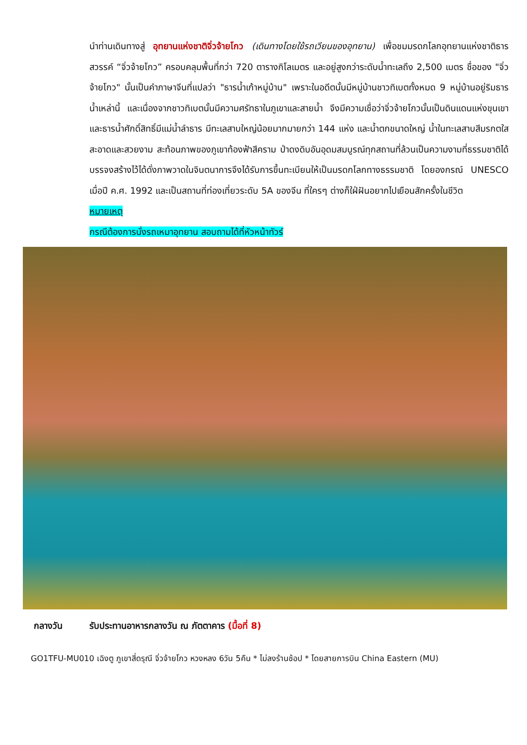นำท่านเดินทางสู่ อุทยานแห่งชาติจิ่วจ้ายโกว (เดินทางโดยใช้รถเวียนของอุทยาน) เพื่อชมมรดกโลกอุทยานแห่งชาติธารสวรรค์ “จิ่วจ้ายโกว” ครอบคลุมพื้นที่กว่า 720 ตารางกิโลเมตร และอยู่สูงกว่าระดับน้ำทะเลถึง 2,500 เมตร ชื่อของ "จิ่วจ้ายโกว" นั้นเป็นคำภาษาจีนที่แปลว่า "ธารน้ำเก้าหมู่บ้าน" เพราะในอดีตนั้นมีหมู่บ้านชาวทิเบตทั้งหมด 9 หมู่บ้านอยู่ริมธารน้ำเหล่านี้ และเนื่องจากชาวทิเบตนั้นมีความศรัทธาในภูเขาและสายน้ำ จึงมีความเชื่อว่าจิ่วจ้ายโกวนั้นเป็นดินแดนแห่งขุนเขาและธารน้ำศักดิ์สิทธิ์มีแม่น้ำลำธาร มีทะเลสาบใหญ่น้อยมากมายกว่า 144 แห่ง และน้ำตกขนาดใหญ่ น้ำในทะเลสาบสีมรกตใสสะอาดและสวยงาม สะท้อนภาพของภูเขาท้องฟ้าสีคราม ป่าดงดิบอันอุดมสมบูรณ์ทุกสถานที่ล้วนเป็นความงามที่ธรรมชาติได้บรรจงสร้างไว้ได้ดั่งภาพวาดในจินตนาการจึงได้รับการขึ้นทะเบียนให้เป็นมรดกโลกทางธรรมชาติ โดยองกรณ์ UNESCO เมื่อปี ค.ศ. 1992 และเป็นสถานที่ท่องเที่ยวระดับ 5A ของจีน ที่ใครๆ ต่างก็ใฝ่ฝันอยากไปเยือนสักครั้งในชีวิต
หมายเหตุ
กรณีต้องการนั่งรถเหมาอุทยาน สอบถามได้ที่หัวหน้าทัวร์
กลางวัน รับประทานอาหารกลางวัน ณ ภัตตาคาร (มื้อที่ 8)
GO1TFU-MU010 เฉิงตู ภูเขาสี่ดรุณี จิ่วจ้ายโกว หวงหลง 6วัน 5คืน * ไม่ลงร้านช้อป * โดยสายการบิน China Eastern (MU)